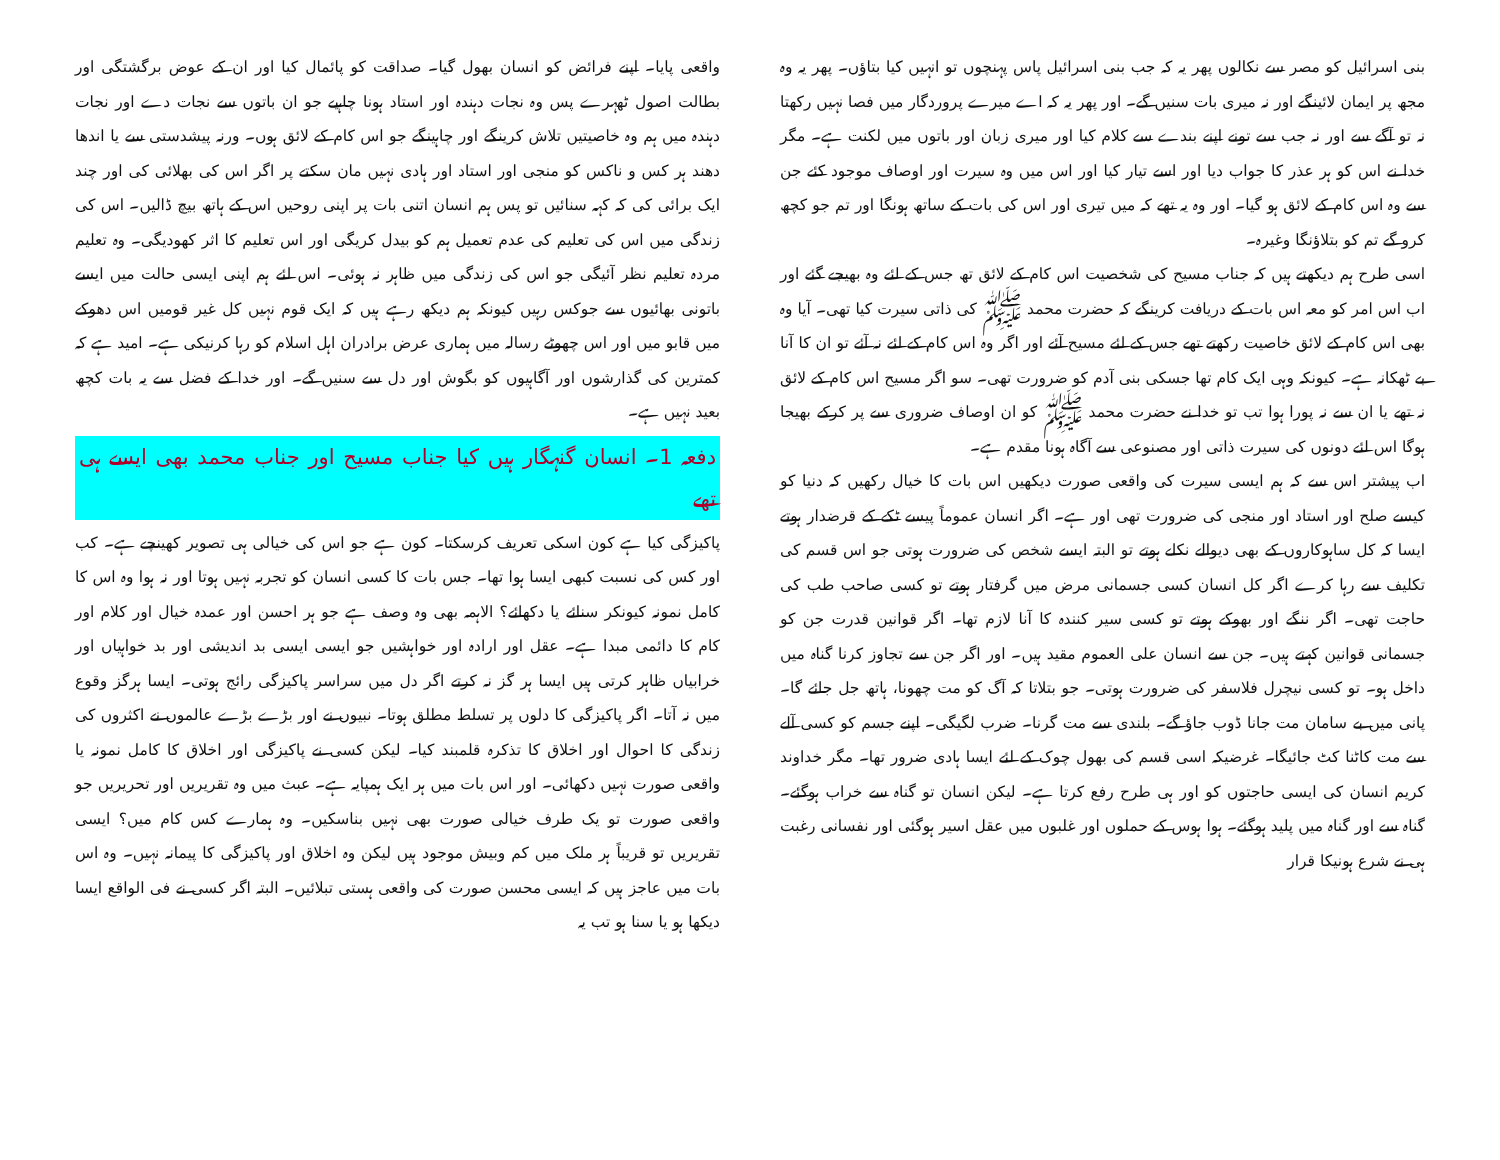بنی اسرائیل کو مصر سے نکالوں پھر یہ کہ جب بنی اسرائیل پاس پہنچوں تو انہیں کیا بتاؤں۔ پھر یہ وہ مجھ پر ایمان لائینگے اور نہ میری بات سنیں گے۔ اور پھر یہ کہ اے میرے پروردگار میں فصا نہیں رکھتا نہ تو آگے سے اور نہ جب سے تونے اپنے بندے سے کلام کیا اور میری زبان اور باتوں میں لکنت ہے۔ مگر خدا نے اس کو ہر عذر کا جواب دیا اور اسے تیار کیا اور اس میں وہ سیرت اور اوصاف موجود کئے جن سے وہ اس کام کے لائق ہو گیا۔ اور وہ یہ تھے کہ میں تیری اور اس کی بات کے ساتھ ہونگا اور تم جو کچھ کرو گے تم کو بتلاؤنگا وغیرہ۔
اسی طرح ہم دیکھتے ہیں کہ جناب مسیح کی شخصیت اس کام کے لائق تھ جس کے لئے وہ بھیجے گئے اور اب اس امر کو معہ اس بات کے دریافت کرینگے کہ حضرت محمد ﷺ کی ذاتی سیرت کیا تھی۔ آیا وہ بھی اس کام کے لائق خاصیت رکھتے تھے جس کے لئے مسیح آئے اور اگر وہ اس کام کے لئے نہ آئے تو ان کا آنا بے ٹھکانہ ہے۔ کیونکہ وہی ایک کام تھا جسکی بنی آدم کو ضرورت تھی۔ سو اگر مسیح اس کام کے لائق نہ تھے یا ان سے نہ پورا ہوا تب تو خدا نے حضرت محمد ﷺ کو ان اوصاف ضروری سے پر کرکے بھیجا ہوگا اس لئے دونوں کی سیرت ذاتی اور مصنوعی سے آگاہ ہونا مقدم ہے۔
اب پیشتر اس سے کہ ہم ایسی سیرت کی واقعی صورت دیکھیں اس بات کا خیال رکھیں کہ دنیا کو کیسے صلح اور استاد اور منجی کی ضرورت تھی اور ہے۔ اگر انسان عموماً پیسے ٹکے کے قرضدار ہوتے ایسا کہ کل ساہوکاروں کے بھی دیوالے نکلے ہوتے تو البتہ ایسے شخص کی ضرورت ہوتی جو اس قسم کی تکلیف سے رہا کرے اگر کل انسان کسی جسمانی مرض میں گرفتار ہوتے تو کسی صاحب طب کی حاجت تھی۔ اگر ننگے اور بھوکے ہوتے تو کسی سیر کنندہ کا آنا لازم تھا۔ اگر قوانین قدرت جن کو جسمانی قوانین کہتے ہیں۔ جن سے انسان علی العموم مقید ہیں۔ اور اگر جن سے تجاوز کرنا گناہ میں داخل ہو۔ تو کسی نیچرل فلاسفر کی ضرورت ہوتی۔ جو بتلاتا کہ آگ کو مت چھونا، ہاتھ جل جائے گا۔ پانی میں بے سامان مت جانا ڈوب جاؤ گے۔ بلندی سے مت گرنا۔ ضرب لگیگی۔ اپنے جسم کو کسی آلے سے مت کاٹنا کٹ جائیگا۔ غرضیکہ اسی قسم کی بھول چوک کے لئے ایسا ہادی ضرور تھا۔ مگر خداوند کریم انسان کی ایسی حاجتوں کو اور ہی طرح رفع کرتا ہے۔ لیکن انسان تو گناہ سے خراب ہوگئے۔ گناہ سے اور گناہ میں پلید ہوگئے۔ ہوا ہوس کے حملوں اور غلبوں میں عقل اسیر ہوگئی اور نفسانی رغبت ہی نے شرع ہونیکا قرار
واقعی پایا۔ اپنے فرائض کو انسان بھول گیا۔ صداقت کو پائمال کیا اور ان کے عوض برگشتگی اور بطالت اصول ٹھہرے پس وہ نجات دہندہ اور استاد ہونا چاہیے جو ان باتوں سے نجات دے اور نجات دہندہ میں ہم وہ خاصیتیں تلاش کرینگے اور چاہینگے جو اس کام کے لائق ہوں۔ ورنہ پیشدستی سے یا اندھا دھند ہر کس و ناکس کو منجی اور استاد اور ہادی نہیں مان سکتے پر اگر اس کی بھلائی کی اور چند ایک برائی کی کہ کہہ سنائیں تو پس ہم انسان اتنی بات پر اپنی روحیں اس کے ہاتھ بیچ ڈالیں۔ اس کی زندگی میں اس کی تعلیم کی عدم تعمیل ہم کو بیدل کریگی اور اس تعلیم کا اثر کھودیگی۔ وہ تعلیم مردہ تعلیم نظر آئیگی جو اس کی زندگی میں ظاہر نہ ہوئی۔ اس لئے ہم اپنی ایسی حالت میں ایسے باتونی بھائیوں سے جوکس رہیں کیونکہ ہم دیکھ رہے ہیں کہ ایک قوم نہیں کل غیر قومیں اس دھوکے میں قابو میں اور اس چھوٹے رسالہ میں ہماری عرض برادران اہل اسلام کو رہا کرنیکی ہے۔ امید ہے کہ کمترین کی گذارشوں اور آگاہیوں کو بگوش اور دل سے سنیں گے۔ اور خدا کے فضل سے یہ بات کچھ بعید نہیں ہے۔
دفعہ 1۔ انسان گنہگار ہیں کیا جناب مسیح اور جناب محمد بھی ایسے ہی تھے
پاکیزگی کیا ہے کون اسکی تعریف کرسکتا۔ کون ہے جو اس کی خیالی ہی تصویر کھینچے ہے۔ کب اور کس کی نسبت کبھی ایسا ہوا تھا۔ جس بات کا کسی انسان کو تجربہ نہیں ہوتا اور نہ ہوا وہ اس کا کامل نمونہ کیونکر سنائے یا دکھائے؟ الاہمہ بھی وہ وصف ہے جو ہر احسن اور عمدہ خیال اور کلام اور کام کا دائمی مبدا ہے۔ عقل اور ارادہ اور خواہشیں جو ایسی ایسی بد اندیشی اور بد خواہیاں اور خرابیاں ظاہر کرتی ہیں ایسا ہر گز نہ کرتے اگر دل میں سراسر پاکیزگی رائج ہوتی۔ ایسا ہرگز وقوع میں نہ آتا۔ اگر پاکیزگی کا دلوں پر تسلط مطلق ہوتا۔ نبیوں نے اور بڑے بڑے عالموں نے اکثروں کی زندگی کا احوال اور اخلاق کا تذکرہ قلمبند کیا۔ لیکن کسی نے پاکیزگی اور اخلاق کا کامل نمونہ یا واقعی صورت نہیں دکھائی۔ اور اس بات میں ہر ایک ہمپایہ ہے۔ عبث میں وہ تقریریں اور تحریریں جو واقعی صورت تو یک طرف خیالی صورت بھی نہیں بناسکیں۔ وہ ہمارے کس کام میں؟ ایسی تقریریں تو قریباً ہر ملک میں کم وبیش موجود ہیں لیکن وہ اخلاق اور پاکیزگی کا پیمانہ نہیں۔ وہ اس بات میں عاجز ہیں کہ ایسی محسن صورت کی واقعی ہستی تبلائیں۔ البتہ اگر کسی نے فی الواقع ایسا دیکھا ہو یا سنا ہو تب یہ